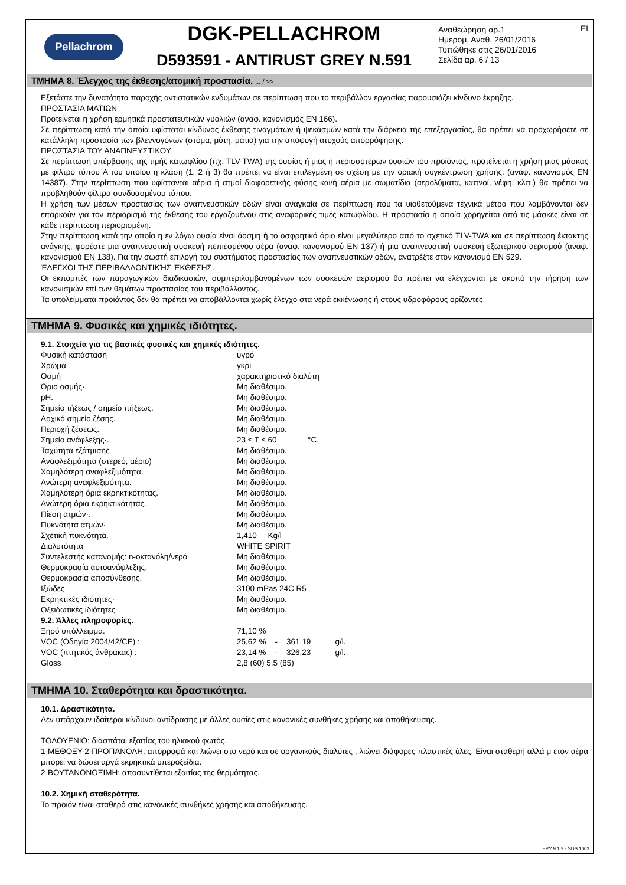Pellachrom
DGK-PELLACHROM
D593591 - ANTIRUST GREY N.591
Αναθεώρηση αρ.1
Ημερομ. Αναθ. 26/01/2016
Τυπώθηκε στις 26/01/2016
Σελίδα αρ. 6 / 13
EL
ΤΜΗΜΑ 8. Έλεγχος της έκθεσης/ατομική προστασία. ... / >>
Εξετάστε την δυνατότητα παροχής αντιστατικών ενδυμάτων σε περίπτωση που το περιβάλλον εργασίας παρουσιάζει κίνδυνο έκρηξης.
ΠΡΟΣΤΑΣΙΑ ΜΑΤΙΩΝ
Προτείνεται η χρήση ερμητικά προστατευτικών γυαλιών (αναφ. κανονισμός EN 166).
Σε περίπτωση κατά την οποία υφίσταται κίνδυνος έκθεσης τιναγμάτων ή ψεκασμών κατά την διάρκεια της επεξεργασίας, θα πρέπει να προχωρήσετε σε κατάλληλη προστασία των βλεννογόνων (στόμα, μύτη, μάτια) για την αποφυγή ατυχούς απορρόφησης.
ΠΡΟΣΤΑΣΙΑ ΤΟΥ ΑΝΑΠΝΕΥΣΤΙΚΟΥ
Σε περίπτωση υπέρβασης της τιμής κατωφλίου (πχ. TLV-TWA) της ουσίας ή μιας ή περισσοτέρων ουσιών του προϊόντος, προτείνεται η χρήση μιας μάσκας με φίλτρο τύπου A του οποίου η κλάση (1, 2 ή 3) θα πρέπει να είναι επιλεγμένη σε σχέση με την οριακή συγκέντρωση χρήσης. (αναφ. κανονισμός EN 14387). Στην περίπτωση που υφίστανται αέρια ή ατμοί διαφορετικής φύσης και/ή αέρια με σωματίδια (αερολύματα, καπνοί, νέφη, κλπ.) θα πρέπει να προβληθούν φίλτρα συνδυασμένου τύπου.
Η χρήση των μέσων προστασίας των αναπνευστικών οδών είναι αναγκαία σε περίπτωση που τα υιοθετούμενα τεχνικά μέτρα που λαμβάνονται δεν επαρκούν για τον περιορισμό της έκθεσης του εργαζομένου στις αναφορικές τιμές κατωφλίου. Η προστασία η οποία χορηγείται από τις μάσκες είναι σε κάθε περίπτωση περιορισμένη.
Στην περίπτωση κατά την οποία η εν λόγω ουσία είναι άοσμη ή το οσφρητικό όριο είναι μεγαλύτερο από το σχετικό TLV-TWA και σε περίπτωση έκτακτης ανάγκης, φορέστε μια αναπνευστική συσκευή πεπιεσμένου αέρα (αναφ. κανονισμού EN 137) ή μια αναπνευστική συσκευή εξωτερικού αερισμού (αναφ. κανονισμού EN 138). Για την σωστή επιλογή του συστήματος προστασίας των αναπνευστικών οδών, ανατρέξτε στον κανονισμό EN 529.
ΈΛΕΓΧΟΙ ΤΗΣ ΠΕΡΙΒΑΛΛΟΝΤΙΚΉΣ ΈΚΘΕΣΗΣ.
Οι εκπομπές των παραγωγικών διαδικασιών, συμπεριλαμβανομένων των συσκευών αερισμού θα πρέπει να ελέγχονται με σκοπό την τήρηση των κανονισμών επί των θεμάτων προστασίας του περιβάλλοντος.
Τα υπολείμματα προϊόντος δεν θα πρέπει να αποβάλλονται χωρίς έλεγχο στα νερά εκκένωσης ή στους υδροφόρους ορίζοντες.
ΤΜΗΜΑ 9. Φυσικές και χημικές ιδιότητες.
9.1. Στοιχεία για τις βασικές φυσικές και χημικές ιδιότητες.
| Φυσική κατάσταση | υγρό |
| Χρώμα | γκρι |
| Οσμή | χαρακτηριστικό διαλύτη |
| Όριο οσμής·. | Μη διαθέσιμο. |
| pH. | Μη διαθέσιμο. |
| Σημείο τήξεως / σημείο πήξεως. | Μη διαθέσιμο. |
| Αρχικό σημείο ζέσης. | Μη διαθέσιμο. |
| Περιοχή ζέσεως. | Μη διαθέσιμο. |
| Σημείο ανάφλεξης·. | 23 ≤ T ≤ 60 °C. |
| Ταχύτητα εξάτμισης | Μη διαθέσιμο. |
| Αναφλεξιμότητα (στερεό, αέριο) | Μη διαθέσιμο. |
| Χαμηλότερη αναφλεξιμότητα. | Μη διαθέσιμο. |
| Ανώτερη αναφλεξιμότητα. | Μη διαθέσιμο. |
| Χαμηλότερη όρια εκρηκτικότητας. | Μη διαθέσιμο. |
| Ανώτερη όρια εκρηκτικότητας. | Μη διαθέσιμο. |
| Πίεση ατμών·. | Μη διαθέσιμο. |
| Πυκνότητα ατμών· | Μη διαθέσιμο. |
| Σχετική πυκνότητα. | 1,410 Kg/l |
| Διαλυτότητα | WHITE SPIRIT |
| Συντελεστής κατανομής: n-οκτανόλη/νερό | Μη διαθέσιμο. |
| Θερμοκρασία αυτοανάφλεξης. | Μη διαθέσιμο. |
| Θερμοκρασία αποσύνθεσης. | Μη διαθέσιμο. |
| Ιξώδες· | 3100 mPas 24C R5 |
| Εκρηκτικές ιδιότητες· | Μη διαθέσιμο. |
| Οξειδωτικές ιδιότητες | Μη διαθέσιμο. |
9.2. Άλλες πληροφορίες.
| Ξηρό υπόλλειμμα. | 71,10 % |
| VOC (Οδηγία 2004/42/CE) : | 25,62 % - 361,19 g/l. |
| VOC (πτητικός άνθρακας) : | 23,14 % - 326,23 g/l. |
| Gloss | 2,8 (60) 5,5 (85) |
ΤΜΗΜΑ 10. Σταθερότητα και δραστικότητα.
10.1. Δραστικότητα.
Δεν υπάρχουν ιδαίτεροι κίνδυνοι αντίδρασης με άλλες ουσίες στις κανονικές συνθήκες χρήσης και αποθήκευσης.
ΤΟΛΟΥΕΝΙΟ: διασπάται εξαιτίας του ηλιακού φωτός.
1-ΜΕΘΟΞΥ-2-ΠΡΟΠΑΝΟΛΗ: απορροφά και λιώνει στο νερό και σε οργανικούς διαλύτες , λιώνει διάφορες πλαστικές ύλες. Είναι σταθερή αλλά μ ετον αέρα μπορεί να δώσει αργά εκρηκτικά υπεροξείδια.
2-ΒΟΥΤΑΝΟΝΟΞΙΜΗ: αποσυντίθεται εξαιτίας της θερμότητας.
10.2. Χημική σταθερότητα.
Το προιόν είναι σταθερό στις κανονικές συνθήκες χρήσης και αποθήκευσης.
EPY 9.1.9 - SDS 1003